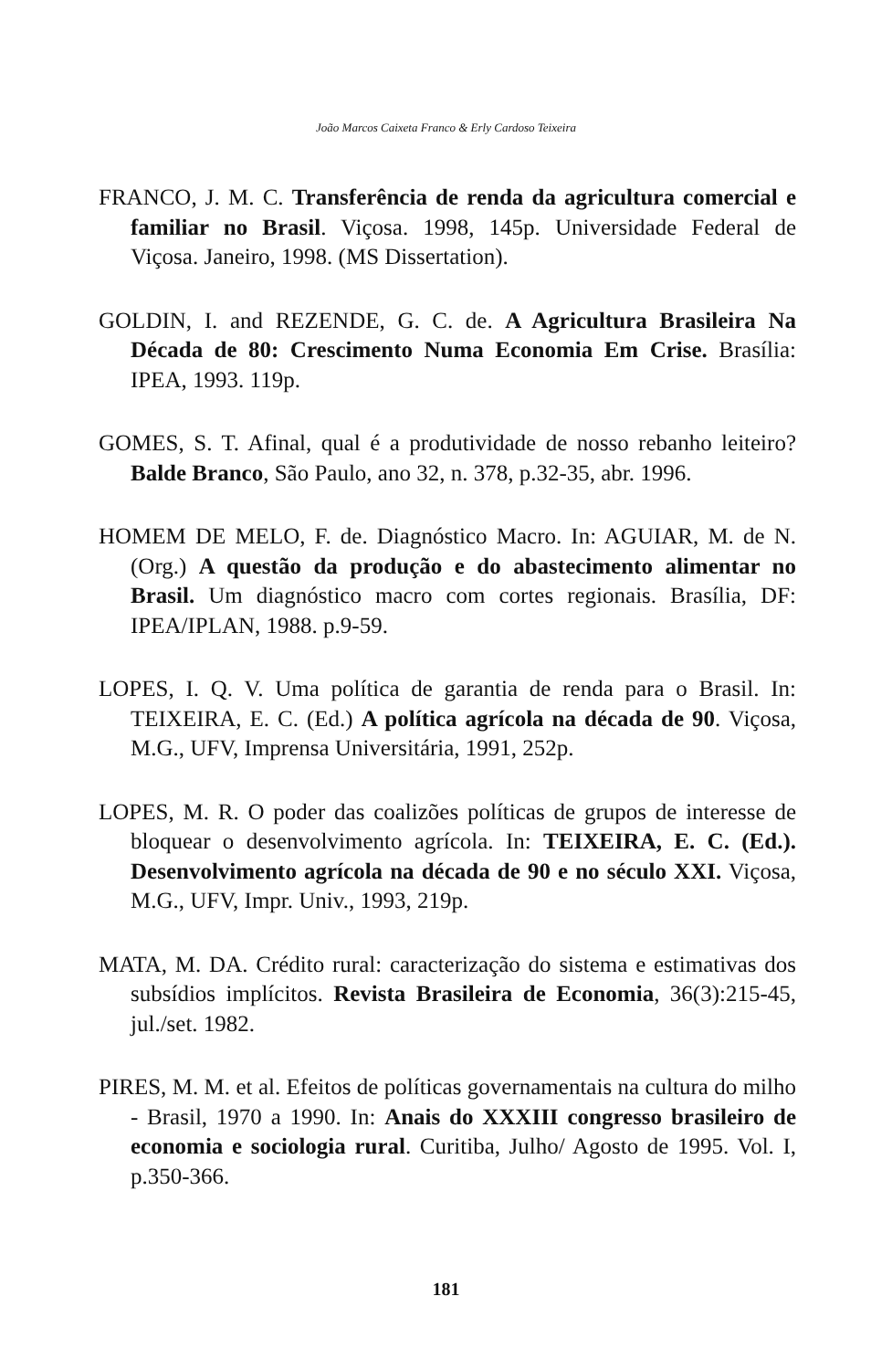João Marcos Caixeta Franco & Erly Cardoso Teixeira
FRANCO, J. M. C. Transferência de renda da agricultura comercial e familiar no Brasil. Viçosa. 1998, 145p. Universidade Federal de Viçosa. Janeiro, 1998. (MS Dissertation).
GOLDIN, I. and REZENDE, G. C. de. A Agricultura Brasileira Na Década de 80: Crescimento Numa Economia Em Crise. Brasília: IPEA, 1993. 119p.
GOMES, S. T. Afinal, qual é a produtividade de nosso rebanho leiteiro? Balde Branco, São Paulo, ano 32, n. 378, p.32-35, abr. 1996.
HOMEM DE MELO, F. de. Diagnóstico Macro. In: AGUIAR, M. de N. (Org.) A questão da produção e do abastecimento alimentar no Brasil. Um diagnóstico macro com cortes regionais. Brasília, DF: IPEA/IPLAN, 1988. p.9-59.
LOPES, I. Q. V. Uma política de garantia de renda para o Brasil. In: TEIXEIRA, E. C. (Ed.) A política agrícola na década de 90. Viçosa, M.G., UFV, Imprensa Universitária, 1991, 252p.
LOPES, M. R. O poder das coalizões políticas de grupos de interesse de bloquear o desenvolvimento agrícola. In: TEIXEIRA, E. C. (Ed.). Desenvolvimento agrícola na década de 90 e no século XXI. Viçosa, M.G., UFV, Impr. Univ., 1993, 219p.
MATA, M. DA. Crédito rural: caracterização do sistema e estimativas dos subsídios implícitos. Revista Brasileira de Economia, 36(3):215-45, jul./set. 1982.
PIRES, M. M. et al. Efeitos de políticas governamentais na cultura do milho - Brasil, 1970 a 1990. In: Anais do XXXIII congresso brasileiro de economia e sociologia rural. Curitiba, Julho/ Agosto de 1995. Vol. I, p.350-366.
181